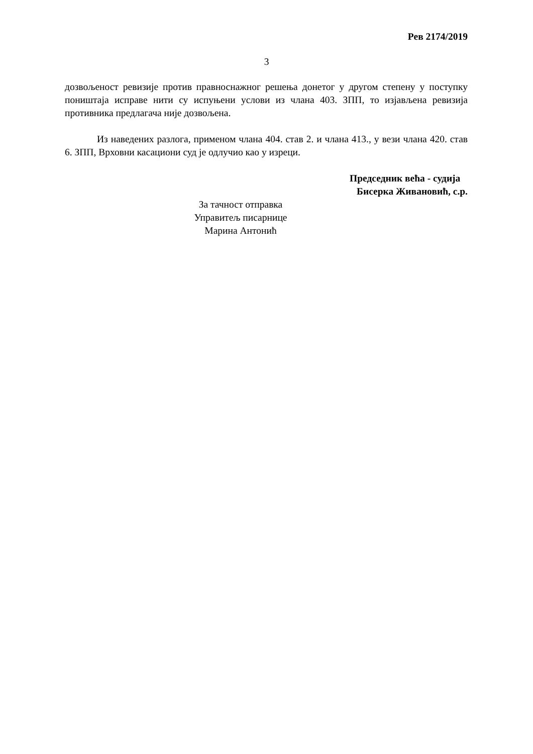Рев 2174/2019
3
дозвољеност ревизије против правноснажног решења донетог у другом степену у поступку поништаја исправе нити су испуњени услови из члана 403. ЗПП, то изјављена ревизија противника предлагача није дозвољена.
Из наведених разлога, применом члана 404. став 2. и члана 413., у вези члана 420. став 6. ЗПП, Врховни касациони суд је одлучио као у изреци.
Председник већа - судија
Бисерка Живановић, с.р.
За тачност отправка
Управитељ писарнице
Марина Антонић